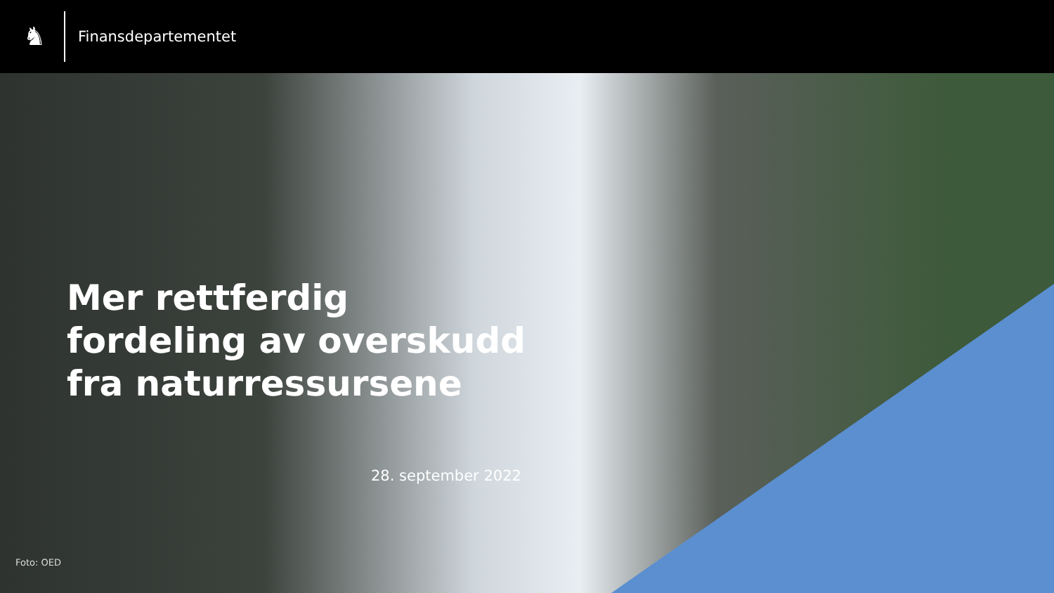♞
Finansdepartementet
Mer rettferdig
fordeling av overskudd
fra naturressursene
28. september 2022
Foto: OED